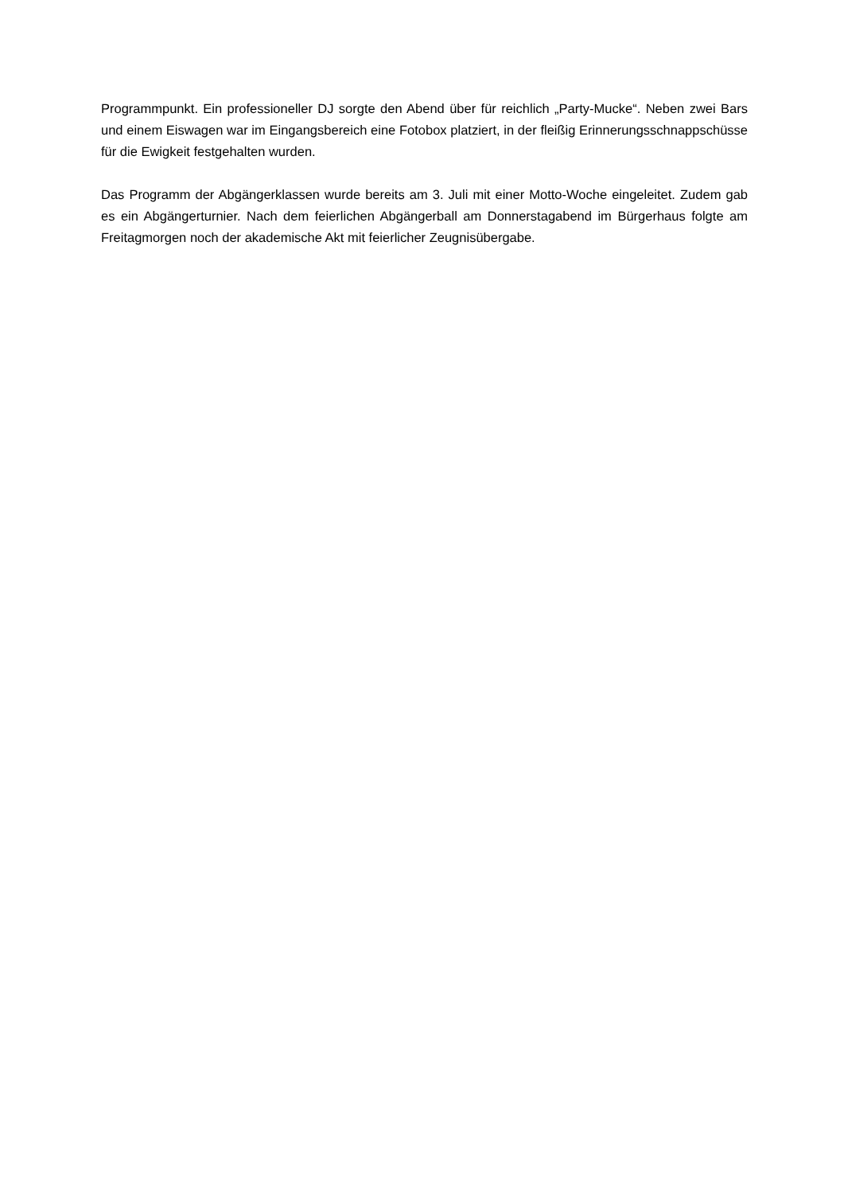Programmpunkt. Ein professioneller DJ sorgte den Abend über für reichlich „Party-Mucke“. Neben zwei Bars und einem Eiswagen war im Eingangsbereich eine Fotobox platziert, in der fleißig Erinnerungsschnappschüsse für die Ewigkeit festgehalten wurden.
Das Programm der Abgängerklassen wurde bereits am 3. Juli mit einer Motto-Woche eingeleitet. Zudem gab es ein Abgängerturnier. Nach dem feierlichen Abgängerball am Donnerstagabend im Bürgerhaus folgte am Freitagmorgen noch der akademische Akt mit feierlicher Zeugnisübergabe.